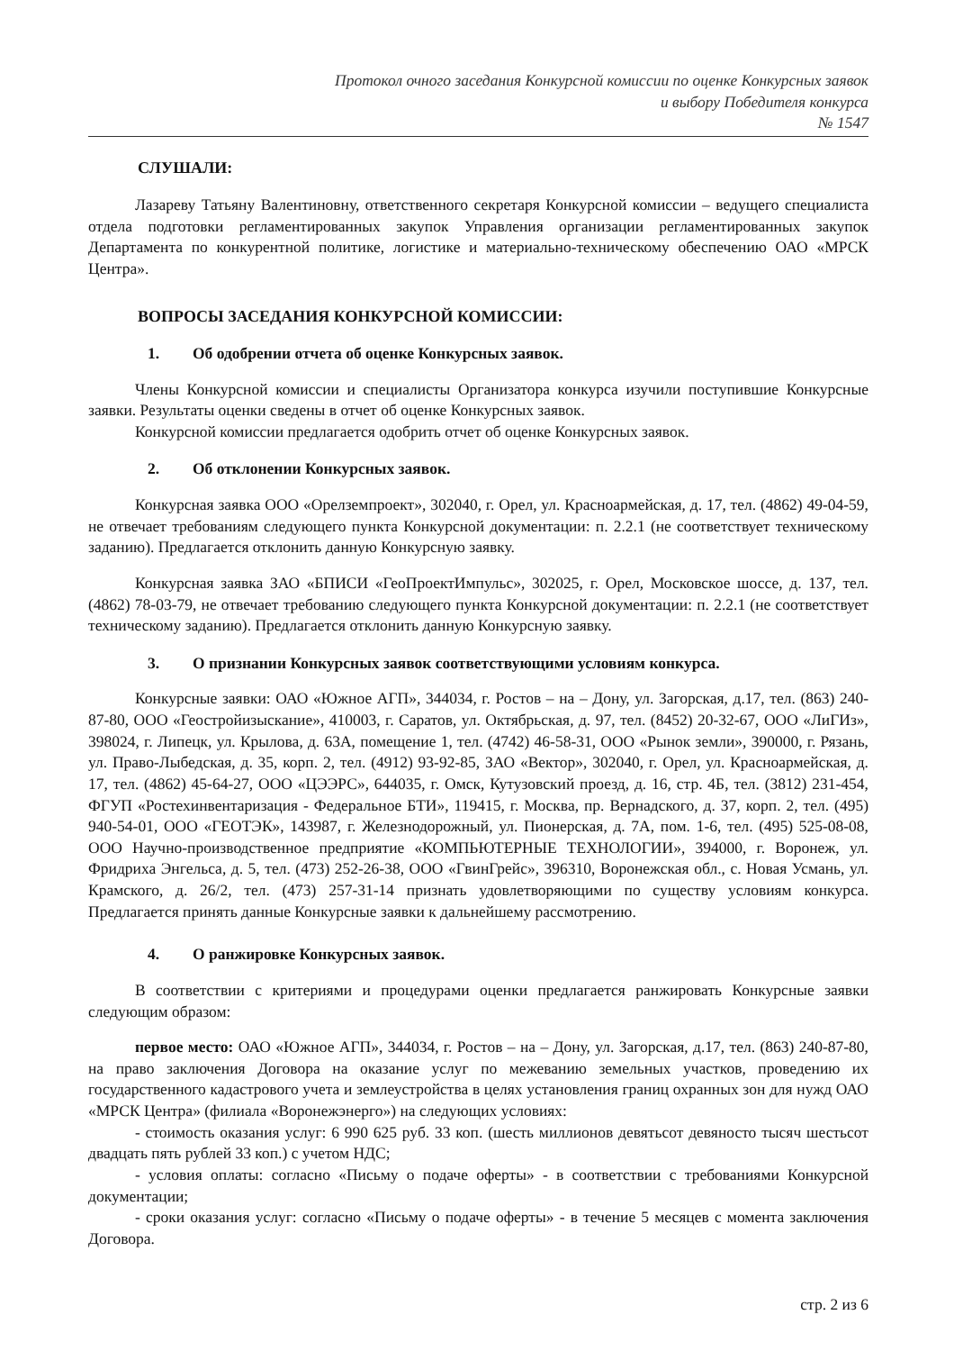Протокол очного заседания Конкурсной комиссии по оценке Конкурсных заявок
и выбору Победителя конкурса
№ 1547
СЛУШАЛИ:
Лазареву Татьяну Валентиновну, ответственного секретаря Конкурсной комиссии – ведущего специалиста отдела подготовки регламентированных закупок Управления организации регламентированных закупок Департамента по конкурентной политике, логистике и материально-техническому обеспечению ОАО «МРСК Центра».
ВОПРОСЫ ЗАСЕДАНИЯ КОНКУРСНОЙ КОМИССИИ:
1. Об одобрении отчета об оценке Конкурсных заявок.
Члены Конкурсной комиссии и специалисты Организатора конкурса изучили поступившие Конкурсные заявки. Результаты оценки сведены в отчет об оценке Конкурсных заявок.
Конкурсной комиссии предлагается одобрить отчет об оценке Конкурсных заявок.
2. Об отклонении Конкурсных заявок.
Конкурсная заявка ООО «Орелземпроект», 302040, г. Орел, ул. Красноармейская, д. 17, тел. (4862) 49-04-59, не отвечает требованиям следующего пункта Конкурсной документации: п. 2.2.1 (не соответствует техническому заданию). Предлагается отклонить данную Конкурсную заявку.
Конкурсная заявка ЗАО «БПИСИ «ГеоПроектИмпульс», 302025, г. Орел, Московское шоссе, д. 137, тел. (4862) 78-03-79, не отвечает требованию следующего пункта Конкурсной документации: п. 2.2.1 (не соответствует техническому заданию). Предлагается отклонить данную Конкурсную заявку.
3. О признании Конкурсных заявок соответствующими условиям конкурса.
Конкурсные заявки: ОАО «Южное АГП», 344034, г. Ростов – на – Дону, ул. Загорская, д.17, тел. (863) 240-87-80, ООО «Геостройизыскание», 410003, г. Саратов, ул. Октябрьская, д. 97, тел. (8452) 20-32-67, ООО «ЛиГИз», 398024, г. Липецк, ул. Крылова, д. 63А, помещение 1, тел. (4742) 46-58-31, ООО «Рынок земли», 390000, г. Рязань, ул. Право-Лыбедская, д. 35, корп. 2, тел. (4912) 93-92-85, ЗАО «Вектор», 302040, г. Орел, ул. Красноармейская, д. 17, тел. (4862) 45-64-27, ООО «ЦЭЭРС», 644035, г. Омск, Кутузовский проезд, д. 16, стр. 4Б, тел. (3812) 231-454, ФГУП «Ростехинвентаризация - Федеральное БТИ», 119415, г. Москва, пр. Вернадского, д. 37, корп. 2, тел. (495) 940-54-01, ООО «ГЕОТЭК», 143987, г. Железнодорожный, ул. Пионерская, д. 7А, пом. 1-6, тел. (495) 525-08-08, ООО Научно-производственное предприятие «КОМПЬЮТЕРНЫЕ ТЕХНОЛОГИИ», 394000, г. Воронеж, ул. Фридриха Энгельса, д. 5, тел. (473) 252-26-38, ООО «ГвинГрейс», 396310, Воронежская обл., с. Новая Усмань, ул. Крамского, д. 26/2, тел. (473) 257-31-14 признать удовлетворяющими по существу условиям конкурса. Предлагается принять данные Конкурсные заявки к дальнейшему рассмотрению.
4. О ранжировке Конкурсных заявок.
В соответствии с критериями и процедурами оценки предлагается ранжировать Конкурсные заявки следующим образом:
первое место: ОАО «Южное АГП», 344034, г. Ростов – на – Дону, ул. Загорская, д.17, тел. (863) 240-87-80, на право заключения Договора на оказание услуг по межеванию земельных участков, проведению их государственного кадастрового учета и землеустройства в целях установления границ охранных зон для нужд ОАО «МРСК Центра» (филиала «Воронежэнерго») на следующих условиях:
- стоимость оказания услуг: 6 990 625 руб. 33 коп. (шесть миллионов девятьсот девяносто тысяч шестьсот двадцать пять рублей 33 коп.) с учетом НДС;
- условия оплаты: согласно «Письму о подаче оферты» - в соответствии с требованиями Конкурсной документации;
- сроки оказания услуг: согласно «Письму о подаче оферты» - в течение 5 месяцев с момента заключения Договора.
стр. 2 из 6